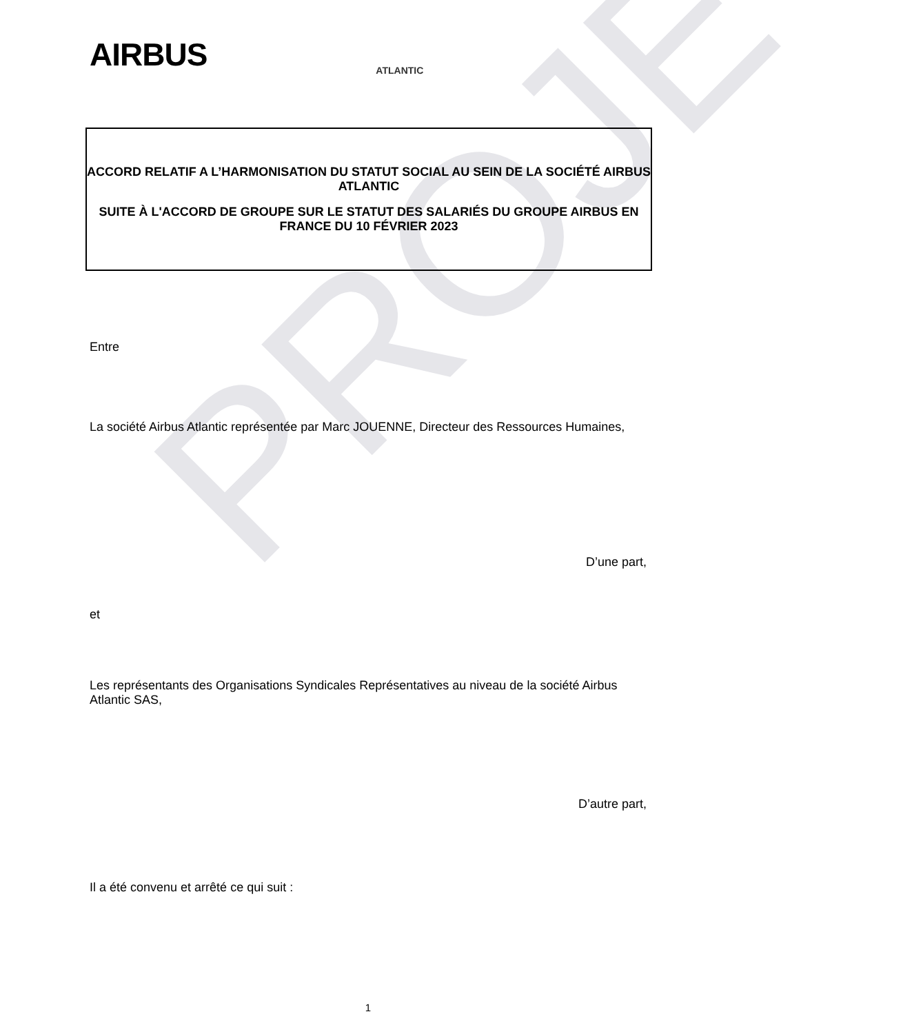PROJET
AIRBUS ATLANTIC
ACCORD RELATIF A L’HARMONISATION DU STATUT SOCIAL AU SEIN DE LA SOCIÉTÉ AIRBUS ATLANTIC
SUITE À L'ACCORD DE GROUPE SUR LE STATUT DES SALARIÉS DU GROUPE AIRBUS EN FRANCE DU 10 FÉVRIER 2023
Entre
La société Airbus Atlantic représentée par Marc JOUENNE, Directeur des Ressources Humaines,
D’une part,
et
Les représentants des Organisations Syndicales Représentatives au niveau de la société Airbus Atlantic SAS,
D’autre part,
Il a été convenu et arrêté ce qui suit :
1